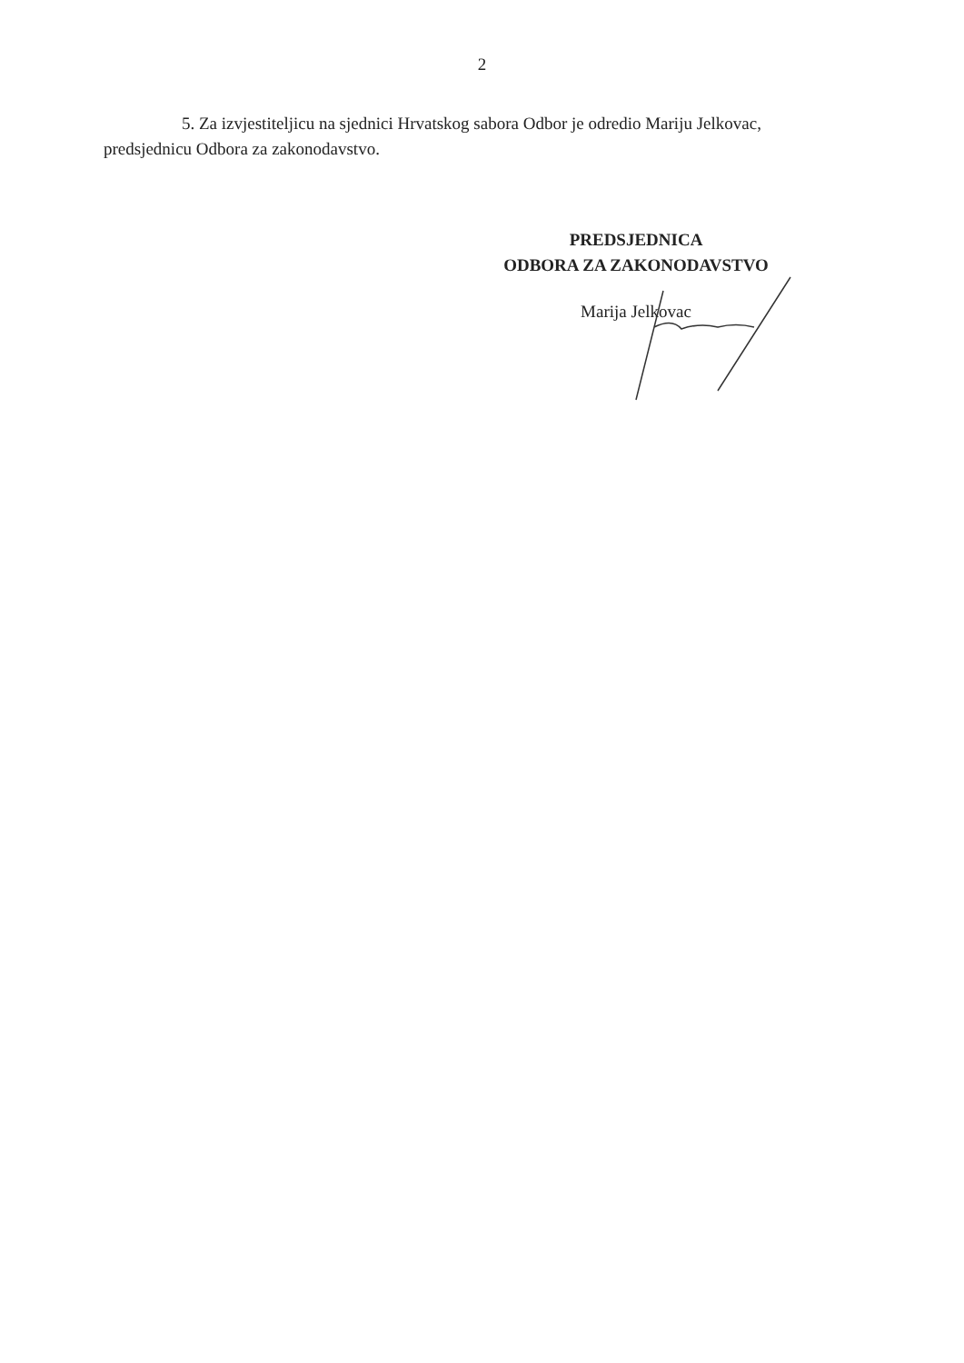2
5. Za izvjestiteljicu na sjednici Hrvatskog sabora Odbor je odredio Mariju Jelkovac, predsjednicu Odbora za zakonodavstvo.
PREDSJEDNICA
ODBORA ZA ZAKONODAVSTVO
Marija Jelkovac